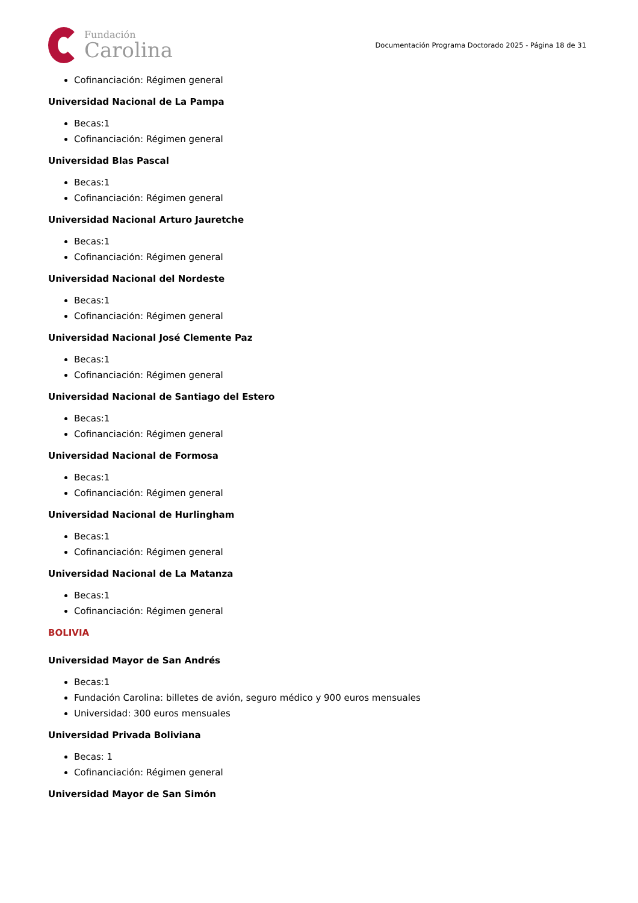Fundación
Carolina
Documentación Programa Doctorado 2025 - Página 18 de 31
Cofinanciación: Régimen general
Universidad Nacional de La Pampa
Becas:1
Cofinanciación: Régimen general
Universidad Blas Pascal
Becas:1
Cofinanciación: Régimen general
Universidad Nacional Arturo Jauretche
Becas:1
Cofinanciación: Régimen general
Universidad Nacional del Nordeste
Becas:1
Cofinanciación: Régimen general
Universidad Nacional José Clemente Paz
Becas:1
Cofinanciación: Régimen general
Universidad Nacional de Santiago del Estero
Becas:1
Cofinanciación: Régimen general
Universidad Nacional de Formosa
Becas:1
Cofinanciación: Régimen general
Universidad Nacional de Hurlingham
Becas:1
Cofinanciación: Régimen general
Universidad Nacional de La Matanza
Becas:1
Cofinanciación: Régimen general
BOLIVIA
Universidad Mayor de San Andrés
Becas:1
Fundación Carolina: billetes de avión, seguro médico y 900 euros mensuales
Universidad: 300 euros mensuales
Universidad Privada Boliviana
Becas: 1
Cofinanciación: Régimen general
Universidad Mayor de San Simón